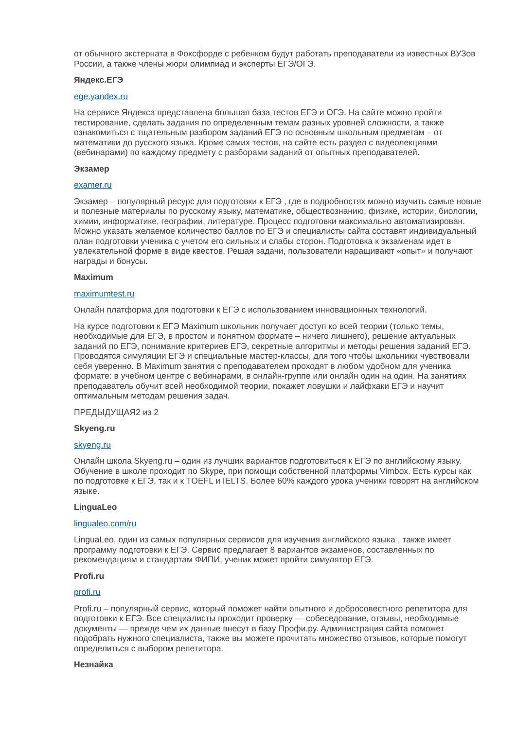от обычного экстерната в Фоксфорде с ребенком будут работать преподаватели из известных ВУЗов России, а также члены жюри олимпиад и эксперты ЕГЭ/ОГЭ.
Яндекс.ЕГЭ
ege.yandex.ru
На сервисе Яндекса представлена большая база тестов ЕГЭ и ОГЭ. На сайте можно пройти тестирование, сделать задания по определенным темам разных уровней сложности, а также ознакомиться с тщательным разбором заданий ЕГЭ по основным школьным предметам – от математики до русского языка. Кроме самих тестов, на сайте есть раздел с видеолекциями (вебинарами) по каждому предмету с разборами заданий от опытных преподавателей.
Экзамер
examer.ru
Экзамер – популярный ресурс для подготовки к ЕГЭ , где в подробностях можно изучить самые новые и полезные материалы по русскому языку, математике, обществознанию, физике, истории, биологии, химии, информатике, географии, литературе. Процесс подготовки максимально автоматизирован. Можно указать желаемое количество баллов по ЕГЭ и специалисты сайта составят индивидуальный план подготовки ученика с учетом его сильных и слабы сторон. Подготовка к экзаменам идет в увлекательной форме в виде квестов. Решая задачи, пользователи наращивают «опыт» и получают награды и бонусы.
Maximum
maximumtest.ru
Онлайн платформа для подготовки к ЕГЭ с использованием инновационных технологий.
На курсе подготовки к ЕГЭ Maximum школьник получает доступ ко всей теории (только темы, необходимые для ЕГЭ, в простом и понятном формате – ничего лишнего), решение актуальных заданий по ЕГЭ, понимание критериев ЕГЭ, секретные алгоритмы и методы решения заданий ЕГЭ. Проводятся симуляции ЕГЭ и специальные мастер-классы, для того чтобы школьники чувствовали себя уверенно. В Maximum занятия с преподавателем проходят в любом удобном для ученика формате: в учебном центре с вебинарами, в онлайн-группе или онлайн один на один. На занятиях преподаватель обучит всей необходимой теории, покажет ловушки и лайфхаки ЕГЭ и научит оптимальным методам решения задач.
ПРЕДЫДУЩАЯ2 из 2
Skyeng.ru
skyeng.ru
Онлайн школа Skyeng.ru – один из лучших вариантов подготовиться к ЕГЭ по английскому языку. Обучение в школе проходит по Skype, при помощи собственной платформы Vimbox. Есть курсы как по подготовке к ЕГЭ, так и к TOEFL и IELTS. Более 60% каждого урока ученики говорят на английском языке.
LinguaLeo
lingualeo.com/ru
LinguaLeo, один из самых популярных сервисов для изучения английского языка , также имеет программу подготовки к ЕГЭ. Сервис предлагает 8 вариантов экзаменов, составленных по рекомендациям и стандартам ФИПИ, ученик может пройти симулятор ЕГЭ.
Profi.ru
profi.ru
Profi.ru – популярный сервис, который поможет найти опытного и добросовестного репетитора для подготовки к ЕГЭ. Все специалисты проходит проверку — собеседование, отзывы, необходимые документы — прежде чем их данные внесут в базу Профи.ру. Администрация сайта поможет подобрать нужного специалиста, также вы можете прочитать множество отзывов, которые помогут определиться с выбором репетитора.
Незнайка